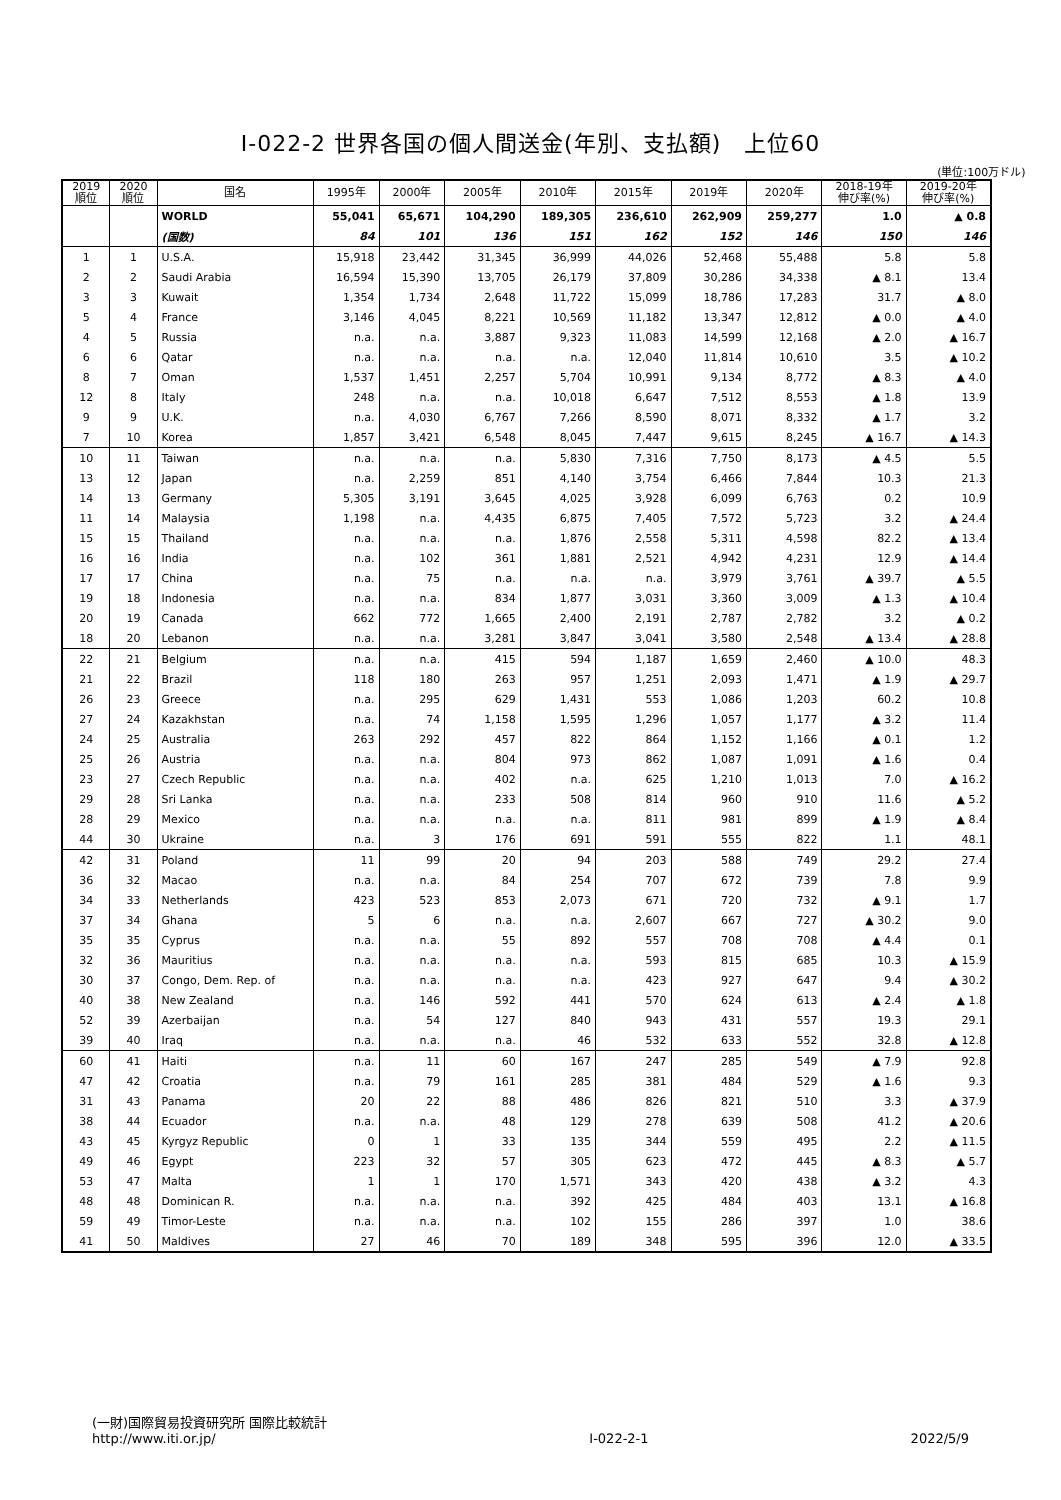Ⅰ-022-2 世界各国の個人間送金(年別、支払額)　上位60
(単位:100万ドル)
| 2019 順位 | 2020 順位 | 国名 | 1995年 | 2000年 | 2005年 | 2010年 | 2015年 | 2019年 | 2020年 | 2018-19年 伸び率(%) | 2019-20年 伸び率(%) |
| --- | --- | --- | --- | --- | --- | --- | --- | --- | --- | --- | --- |
| | | WORLD | 55,041 | 65,671 | 104,290 | 189,305 | 236,610 | 262,909 | 259,277 | 1.0 | ▲ 0.8 |
| | | (国数) | 84 | 101 | 136 | 151 | 162 | 152 | 146 | 150 | 146 |
| 1 | 1 | U.S.A. | 15,918 | 23,442 | 31,345 | 36,999 | 44,026 | 52,468 | 55,488 | 5.8 | 5.8 |
| 2 | 2 | Saudi Arabia | 16,594 | 15,390 | 13,705 | 26,179 | 37,809 | 30,286 | 34,338 | ▲ 8.1 | 13.4 |
| 3 | 3 | Kuwait | 1,354 | 1,734 | 2,648 | 11,722 | 15,099 | 18,786 | 17,283 | 31.7 | ▲ 8.0 |
| 5 | 4 | France | 3,146 | 4,045 | 8,221 | 10,569 | 11,182 | 13,347 | 12,812 | ▲ 0.0 | ▲ 4.0 |
| 4 | 5 | Russia | n.a. | n.a. | 3,887 | 9,323 | 11,083 | 14,599 | 12,168 | ▲ 2.0 | ▲ 16.7 |
| 6 | 6 | Qatar | n.a. | n.a. | n.a. | n.a. | 12,040 | 11,814 | 10,610 | 3.5 | ▲ 10.2 |
| 8 | 7 | Oman | 1,537 | 1,451 | 2,257 | 5,704 | 10,991 | 9,134 | 8,772 | ▲ 8.3 | ▲ 4.0 |
| 12 | 8 | Italy | 248 | n.a. | n.a. | 10,018 | 6,647 | 7,512 | 8,553 | ▲ 1.8 | 13.9 |
| 9 | 9 | U.K. | n.a. | 4,030 | 6,767 | 7,266 | 8,590 | 8,071 | 8,332 | ▲ 1.7 | 3.2 |
| 7 | 10 | Korea | 1,857 | 3,421 | 6,548 | 8,045 | 7,447 | 9,615 | 8,245 | ▲ 16.7 | ▲ 14.3 |
| 10 | 11 | Taiwan | n.a. | n.a. | n.a. | 5,830 | 7,316 | 7,750 | 8,173 | ▲ 4.5 | 5.5 |
| 13 | 12 | Japan | n.a. | 2,259 | 851 | 4,140 | 3,754 | 6,466 | 7,844 | 10.3 | 21.3 |
| 14 | 13 | Germany | 5,305 | 3,191 | 3,645 | 4,025 | 3,928 | 6,099 | 6,763 | 0.2 | 10.9 |
| 11 | 14 | Malaysia | 1,198 | n.a. | 4,435 | 6,875 | 7,405 | 7,572 | 5,723 | 3.2 | ▲ 24.4 |
| 15 | 15 | Thailand | n.a. | n.a. | n.a. | 1,876 | 2,558 | 5,311 | 4,598 | 82.2 | ▲ 13.4 |
| 16 | 16 | India | n.a. | 102 | 361 | 1,881 | 2,521 | 4,942 | 4,231 | 12.9 | ▲ 14.4 |
| 17 | 17 | China | n.a. | 75 | n.a. | n.a. | n.a. | 3,979 | 3,761 | ▲ 39.7 | ▲ 5.5 |
| 19 | 18 | Indonesia | n.a. | n.a. | 834 | 1,877 | 3,031 | 3,360 | 3,009 | ▲ 1.3 | ▲ 10.4 |
| 20 | 19 | Canada | 662 | 772 | 1,665 | 2,400 | 2,191 | 2,787 | 2,782 | 3.2 | ▲ 0.2 |
| 18 | 20 | Lebanon | n.a. | n.a. | 3,281 | 3,847 | 3,041 | 3,580 | 2,548 | ▲ 13.4 | ▲ 28.8 |
| 22 | 21 | Belgium | n.a. | n.a. | 415 | 594 | 1,187 | 1,659 | 2,460 | ▲ 10.0 | 48.3 |
| 21 | 22 | Brazil | 118 | 180 | 263 | 957 | 1,251 | 2,093 | 1,471 | ▲ 1.9 | ▲ 29.7 |
| 26 | 23 | Greece | n.a. | 295 | 629 | 1,431 | 553 | 1,086 | 1,203 | 60.2 | 10.8 |
| 27 | 24 | Kazakhstan | n.a. | 74 | 1,158 | 1,595 | 1,296 | 1,057 | 1,177 | ▲ 3.2 | 11.4 |
| 24 | 25 | Australia | 263 | 292 | 457 | 822 | 864 | 1,152 | 1,166 | ▲ 0.1 | 1.2 |
| 25 | 26 | Austria | n.a. | n.a. | 804 | 973 | 862 | 1,087 | 1,091 | ▲ 1.6 | 0.4 |
| 23 | 27 | Czech Republic | n.a. | n.a. | 402 | n.a. | 625 | 1,210 | 1,013 | 7.0 | ▲ 16.2 |
| 29 | 28 | Sri Lanka | n.a. | n.a. | 233 | 508 | 814 | 960 | 910 | 11.6 | ▲ 5.2 |
| 28 | 29 | Mexico | n.a. | n.a. | n.a. | n.a. | 811 | 981 | 899 | ▲ 1.9 | ▲ 8.4 |
| 44 | 30 | Ukraine | n.a. | 3 | 176 | 691 | 591 | 555 | 822 | 1.1 | 48.1 |
| 42 | 31 | Poland | 11 | 99 | 20 | 94 | 203 | 588 | 749 | 29.2 | 27.4 |
| 36 | 32 | Macao | n.a. | n.a. | 84 | 254 | 707 | 672 | 739 | 7.8 | 9.9 |
| 34 | 33 | Netherlands | 423 | 523 | 853 | 2,073 | 671 | 720 | 732 | ▲ 9.1 | 1.7 |
| 37 | 34 | Ghana | 5 | 6 | n.a. | n.a. | 2,607 | 667 | 727 | ▲ 30.2 | 9.0 |
| 35 | 35 | Cyprus | n.a. | n.a. | 55 | 892 | 557 | 708 | 708 | ▲ 4.4 | 0.1 |
| 32 | 36 | Mauritius | n.a. | n.a. | n.a. | n.a. | 593 | 815 | 685 | 10.3 | ▲ 15.9 |
| 30 | 37 | Congo, Dem. Rep. of | n.a. | n.a. | n.a. | n.a. | 423 | 927 | 647 | 9.4 | ▲ 30.2 |
| 40 | 38 | New Zealand | n.a. | 146 | 592 | 441 | 570 | 624 | 613 | ▲ 2.4 | ▲ 1.8 |
| 52 | 39 | Azerbaijan | n.a. | 54 | 127 | 840 | 943 | 431 | 557 | 19.3 | 29.1 |
| 39 | 40 | Iraq | n.a. | n.a. | n.a. | 46 | 532 | 633 | 552 | 32.8 | ▲ 12.8 |
| 60 | 41 | Haiti | n.a. | 11 | 60 | 167 | 247 | 285 | 549 | ▲ 7.9 | 92.8 |
| 47 | 42 | Croatia | n.a. | 79 | 161 | 285 | 381 | 484 | 529 | ▲ 1.6 | 9.3 |
| 31 | 43 | Panama | 20 | 22 | 88 | 486 | 826 | 821 | 510 | 3.3 | ▲ 37.9 |
| 38 | 44 | Ecuador | n.a. | n.a. | 48 | 129 | 278 | 639 | 508 | 41.2 | ▲ 20.6 |
| 43 | 45 | Kyrgyz Republic | 0 | 1 | 33 | 135 | 344 | 559 | 495 | 2.2 | ▲ 11.5 |
| 49 | 46 | Egypt | 223 | 32 | 57 | 305 | 623 | 472 | 445 | ▲ 8.3 | ▲ 5.7 |
| 53 | 47 | Malta | 1 | 1 | 170 | 1,571 | 343 | 420 | 438 | ▲ 3.2 | 4.3 |
| 48 | 48 | Dominican R. | n.a. | n.a. | n.a. | 392 | 425 | 484 | 403 | 13.1 | ▲ 16.8 |
| 59 | 49 | Timor-Leste | n.a. | n.a. | n.a. | 102 | 155 | 286 | 397 | 1.0 | 38.6 |
| 41 | 50 | Maldives | 27 | 46 | 70 | 189 | 348 | 595 | 396 | 12.0 | ▲ 33.5 |
(一財)国際貿易投資研究所 国際比較統計
http://www.iti.or.jp/
Ⅰ-022-2-1
2022/5/9